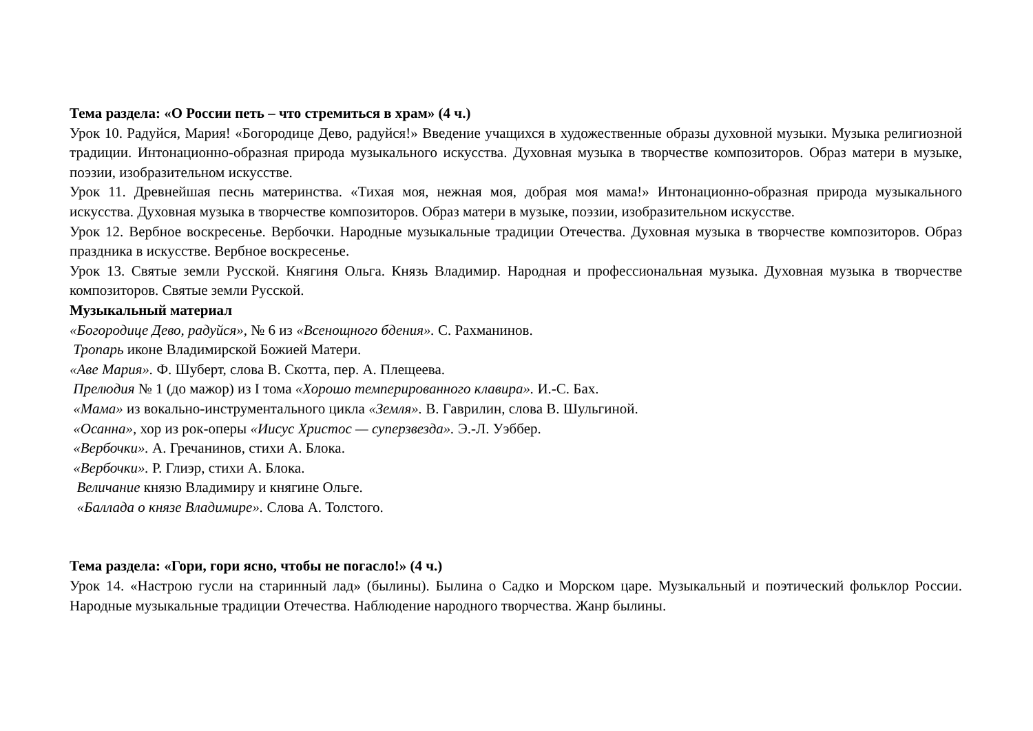Тема раздела: «О России петь – что стремиться в храм» (4 ч.)
Урок 10. Радуйся, Мария! «Богородице Дево, радуйся!» Введение учащихся в художественные образы духовной музыки. Музыка религиозной традиции. Интонационно-образная природа музыкального искусства. Духовная музыка в творчестве композиторов. Образ матери в музыке, поэзии, изобразительном искусстве.
Урок 11. Древнейшая песнь материнства. «Тихая моя, нежная моя, добрая моя мама!» Интонационно-образная природа музыкального искусства. Духовная музыка в творчестве композиторов. Образ матери в музыке, поэзии, изобразительном искусстве.
Урок 12. Вербное воскресенье. Вербочки. Народные музыкальные традиции Отечества. Духовная музыка в творчестве композиторов. Образ праздника в искусстве. Вербное воскресенье.
Урок 13. Святые земли Русской. Княгиня Ольга. Князь Владимир. Народная и профессиональная музыка. Духовная музыка в творчестве композиторов. Святые земли Русской.
Музыкальный материал
«Богородице Дево, радуйся», № 6 из «Всенощного бдения». С. Рахманинов.
Тропарь иконе Владимирской Божией Матери.
«Аве Мария». Ф. Шуберт, слова В. Скотта, пер. А. Плещеева.
Прелюдия № 1 (до мажор) из I тома «Хорошо темперированного клавира». И.-С. Бах.
«Мама» из вокально-инструментального цикла «Земля». В. Гаврилин, слова В. Шульгиной.
«Осанна», хор из рок-оперы «Иисус Христос — суперзвезда». Э.-Л. Уэббер.
«Вербочки». А. Гречанинов, стихи А. Блока.
«Вербочки». Р. Глиэр, стихи А. Блока.
Величание князю Владимиру и княгине Ольге.
«Баллада о князе Владимире». Слова А. Толстого.
Тема раздела: «Гори, гори ясно, чтобы не погасло!» (4 ч.)
Урок 14. «Настрою гусли на старинный лад» (былины). Былина о Садко и Морском царе. Музыкальный и поэтический фольклор России. Народные музыкальные традиции Отечества. Наблюдение народного творчества. Жанр былины.